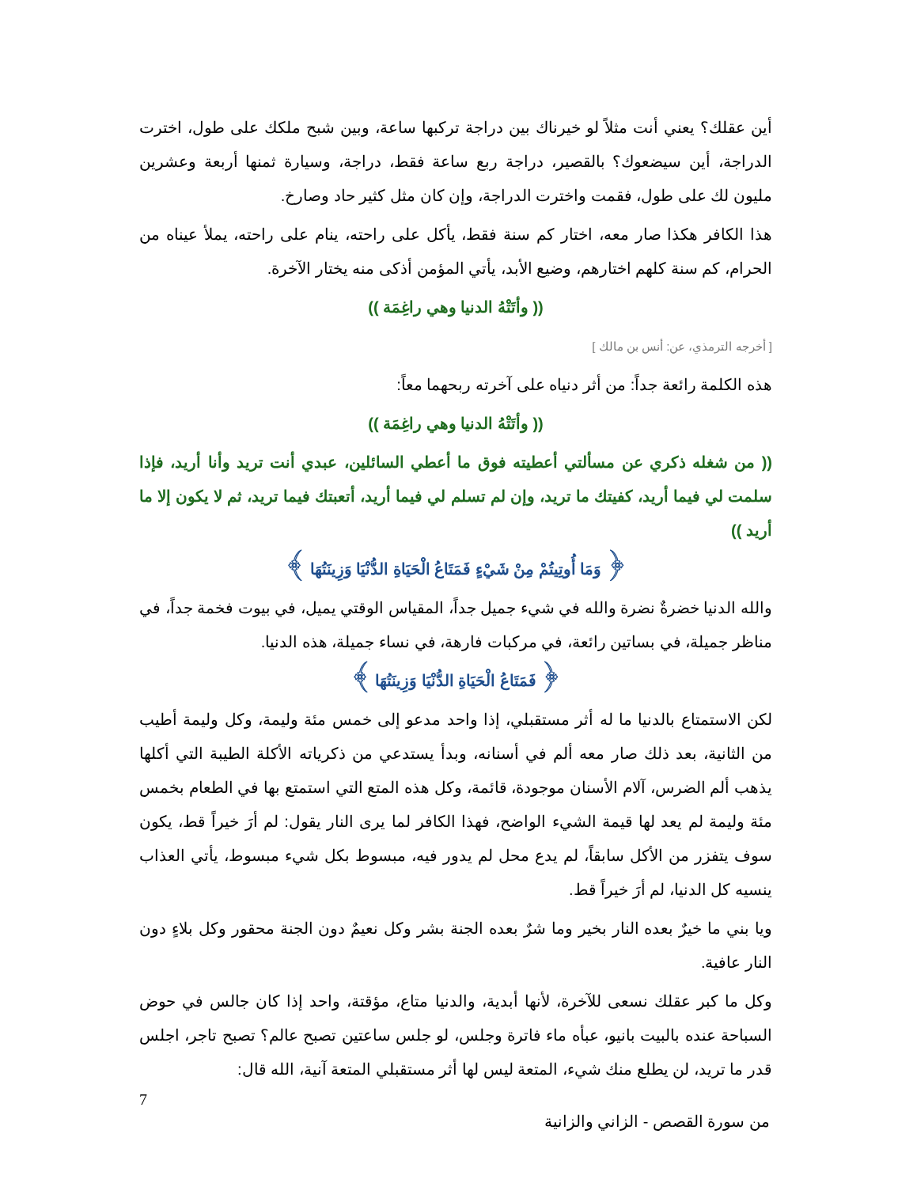أين عقلك؟ يعني أنت مثلاً لو خيرناك بين دراجة تركبها ساعة، وبين شبح ملكك على طول، اخترت الدراجة، أين سيضعوك؟ بالقصير، دراجة ربع ساعة فقط، دراجة، وسيارة ثمنها أربعة وعشرين مليون لك على طول، فقمت واخترت الدراجة، وإن كان مثل كثير حاد وصارخ.
هذا الكافر هكذا صار معه، اختار كم سنة فقط، يأكل على راحته، ينام على راحته، يملأ عيناه من الحرام، كم سنة كلهم اختارهم، وضيع الأبد، يأتي المؤمن أذكى منه يختار الآخرة.
(( وأتَتْهُ الدنيا وهي راغِمَة ))
[ أخرجه الترمذي، عن: أنس بن مالك ]
هذه الكلمة رائعة جداً: من أثر دنياه على آخرته ربحهما معاً:
(( وأتَتْهُ الدنيا وهي راغِمَة ))
(( من شغله ذكري عن مسألتي أعطيته فوق ما أعطي السائلين، عبدي أنت تريد وأنا أريد، فإذا سلمت لي فيما أريد، كفيتك ما تريد، وإن لم تسلم لي فيما أريد، أتعبتك فيما تريد، ثم لا يكون إلا ما أريد ))
﴿ وَمَا أُوتِيتُمْ مِنْ شَيْءٍ فَمَتَاعُ الْحَيَاةِ الدُّنْيَا وَزِينَتُهَا ﴾
والله الدنيا خضرةٌ نضرة والله في شيء جميل جداً، المقياس الوقتي يميل، في بيوت فخمة جداً، في مناظر جميلة، في بساتين رائعة، في مركبات فارهة، في نساء جميلة، هذه الدنيا.
﴿ فَمَتَاعُ الْحَيَاةِ الدُّنْيَا وَزِينَتُهَا ﴾
لكن الاستمتاع بالدنيا ما له أثر مستقبلي، إذا واحد مدعو إلى خمس مئة وليمة، وكل وليمة أطيب من الثانية، بعد ذلك صار معه ألم في أسنانه، وبدأ يستدعي من ذكرياته الأكلة الطيبة التي أكلها يذهب ألم الضرس، آلام الأسنان موجودة، قائمة، وكل هذه المتع التي استمتع بها في الطعام بخمس مئة وليمة لم يعد لها قيمة الشيء الواضح، فهذا الكافر لما يرى النار يقول: لم أرَ خيراً قط، يكون سوف يتفزر من الأكل سابقاً، لم يدع محل لم يدور فيه، مبسوط بكل شيء مبسوط، يأتي العذاب ينسيه كل الدنيا، لم أرَ خيراً قط.
ويا بني ما خيرٌ بعده النار بخير وما شرٌ بعده الجنة بشر وكل نعيمٌ دون الجنة محقور وكل بلاءٍ دون النار عافية.
وكل ما كبر عقلك نسعى للآخرة، لأنها أبدية، والدنيا متاع، مؤقتة، واحد إذا كان جالس في حوض السباحة عنده بالبيت بانيو، عبأه ماء فاترة وجلس، لو جلس ساعتين تصبح عالم؟ تصبح تاجر، اجلس قدر ما تريد، لن يطلع منك شيء، المتعة ليس لها أثر مستقبلي المتعة آنية، الله قال:
7
من سورة القصص - الزاني والزانية